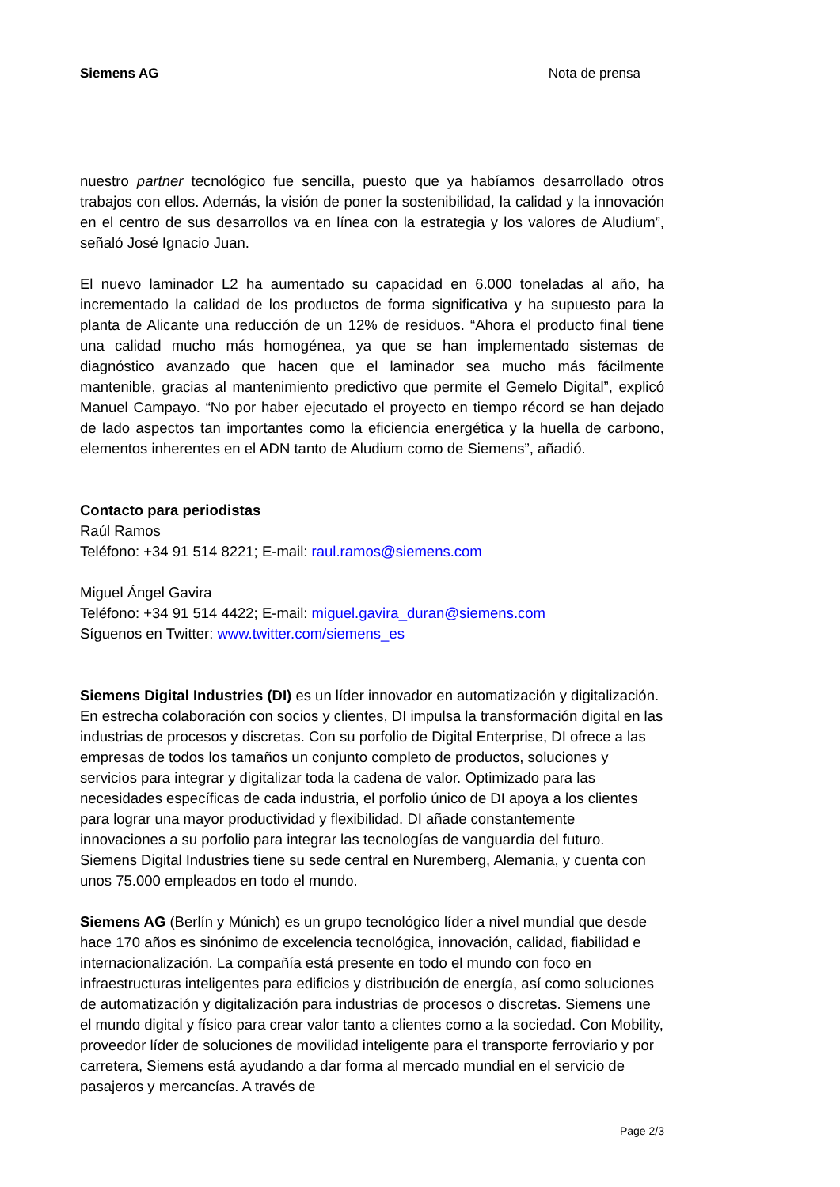Siemens AG Nota de prensa
nuestro partner tecnológico fue sencilla, puesto que ya habíamos desarrollado otros trabajos con ellos. Además, la visión de poner la sostenibilidad, la calidad y la innovación en el centro de sus desarrollos va en línea con la estrategia y los valores de Aludium”, señaló José Ignacio Juan.
El nuevo laminador L2 ha aumentado su capacidad en 6.000 toneladas al año, ha incrementado la calidad de los productos de forma significativa y ha supuesto para la planta de Alicante una reducción de un 12% de residuos. “Ahora el producto final tiene una calidad mucho más homogénea, ya que se han implementado sistemas de diagnóstico avanzado que hacen que el laminador sea mucho más fácilmente mantenible, gracias al mantenimiento predictivo que permite el Gemelo Digital”, explicó Manuel Campayo. “No por haber ejecutado el proyecto en tiempo récord se han dejado de lado aspectos tan importantes como la eficiencia energética y la huella de carbono, elementos inherentes en el ADN tanto de Aludium como de Siemens”, añadió.
Contacto para periodistas
Raúl Ramos
Teléfono: +34 91 514 8221; E-mail: raul.ramos@siemens.com
Miguel Ángel Gavira
Teléfono: +34 91 514 4422; E-mail: miguel.gavira_duran@siemens.com
Síguenos en Twitter: www.twitter.com/siemens_es
Siemens Digital Industries (DI) es un líder innovador en automatización y digitalización. En estrecha colaboración con socios y clientes, DI impulsa la transformación digital en las industrias de procesos y discretas. Con su porfolio de Digital Enterprise, DI ofrece a las empresas de todos los tamaños un conjunto completo de productos, soluciones y servicios para integrar y digitalizar toda la cadena de valor. Optimizado para las necesidades específicas de cada industria, el porfolio único de DI apoya a los clientes para lograr una mayor productividad y flexibilidad. DI añade constantemente innovaciones a su porfolio para integrar las tecnologías de vanguardia del futuro. Siemens Digital Industries tiene su sede central en Nuremberg, Alemania, y cuenta con unos 75.000 empleados en todo el mundo.
Siemens AG (Berlín y Múnich) es un grupo tecnológico líder a nivel mundial que desde hace 170 años es sinónimo de excelencia tecnológica, innovación, calidad, fiabilidad e internacionalización. La compañía está presente en todo el mundo con foco en infraestructuras inteligentes para edificios y distribución de energía, así como soluciones de automatización y digitalización para industrias de procesos o discretas. Siemens une el mundo digital y físico para crear valor tanto a clientes como a la sociedad. Con Mobility, proveedor líder de soluciones de movilidad inteligente para el transporte ferroviario y por carretera, Siemens está ayudando a dar forma al mercado mundial en el servicio de pasajeros y mercancías. A través de
Page 2/3